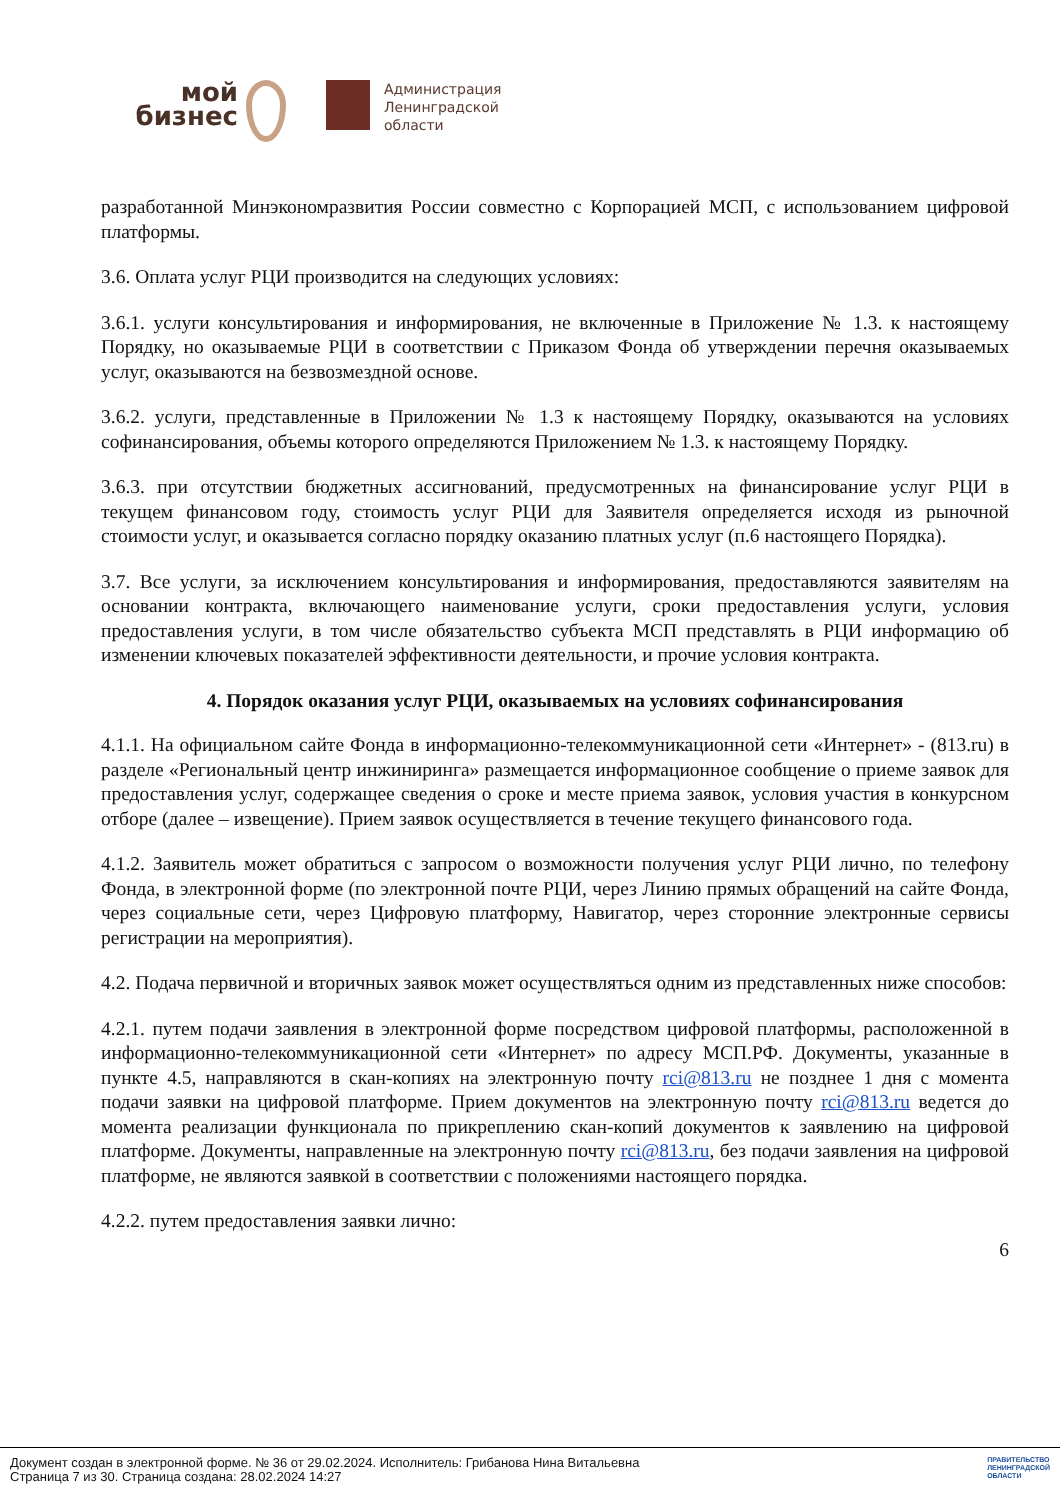мой
бизнес
Администрация
Ленинградской
области
разработанной Минэкономразвития России совместно с Корпорацией МСП, с использованием цифровой платформы.
3.6. Оплата услуг РЦИ производится на следующих условиях:
3.6.1. услуги консультирования и информирования, не включенные в Приложение № 1.3. к настоящему Порядку, но оказываемые РЦИ в соответствии с Приказом Фонда об утверждении перечня оказываемых услуг, оказываются на безвозмездной основе.
3.6.2. услуги, представленные в Приложении № 1.3 к настоящему Порядку, оказываются на условиях софинансирования, объемы которого определяются Приложением № 1.3. к настоящему Порядку.
3.6.3. при отсутствии бюджетных ассигнований, предусмотренных на финансирование услуг РЦИ в текущем финансовом году, стоимость услуг РЦИ для Заявителя определяется исходя из рыночной стоимости услуг, и оказывается согласно порядку оказанию платных услуг (п.6 настоящего Порядка).
3.7. Все услуги, за исключением консультирования и информирования, предоставляются заявителям на основании контракта, включающего наименование услуги, сроки предоставления услуги, условия предоставления услуги, в том числе обязательство субъекта МСП представлять в РЦИ информацию об изменении ключевых показателей эффективности деятельности, и прочие условия контракта.
4. Порядок оказания услуг РЦИ, оказываемых на условиях софинансирования
4.1.1. На официальном сайте Фонда в информационно-телекоммуникационной сети «Интернет» - (813.ru) в разделе «Региональный центр инжиниринга» размещается информационное сообщение о приеме заявок для предоставления услуг, содержащее сведения о сроке и месте приема заявок, условия участия в конкурсном отборе (далее – извещение). Прием заявок осуществляется в течение текущего финансового года.
4.1.2. Заявитель может обратиться с запросом о возможности получения услуг РЦИ лично, по телефону Фонда, в электронной форме (по электронной почте РЦИ, через Линию прямых обращений на сайте Фонда, через социальные сети, через Цифровую платформу, Навигатор, через сторонние электронные сервисы регистрации на мероприятия).
4.2. Подача первичной и вторичных заявок может осуществляться одним из представленных ниже способов:
4.2.1. путем подачи заявления в электронной форме посредством цифровой платформы, расположенной в информационно-телекоммуникационной сети «Интернет» по адресу МСП.РФ. Документы, указанные в пункте 4.5, направляются в скан-копиях на электронную почту rci@813.ru не позднее 1 дня с момента подачи заявки на цифровой платформе. Прием документов на электронную почту rci@813.ru ведется до момента реализации функционала по прикреплению скан-копий документов к заявлению на цифровой платформе. Документы, направленные на электронную почту rci@813.ru, без подачи заявления на цифровой платформе, не являются заявкой в соответствии с положениями настоящего порядка.
4.2.2. путем предоставления заявки лично:
6
Документ создан в электронной форме. № 36 от 29.02.2024. Исполнитель: Грибанова Нина Витальевна
Страница 7 из 30. Страница создана: 28.02.2024 14:27
ПРАВИТЕЛЬСТВО
ЛЕНИНГРАДСКОЙ
ОБЛАСТИ